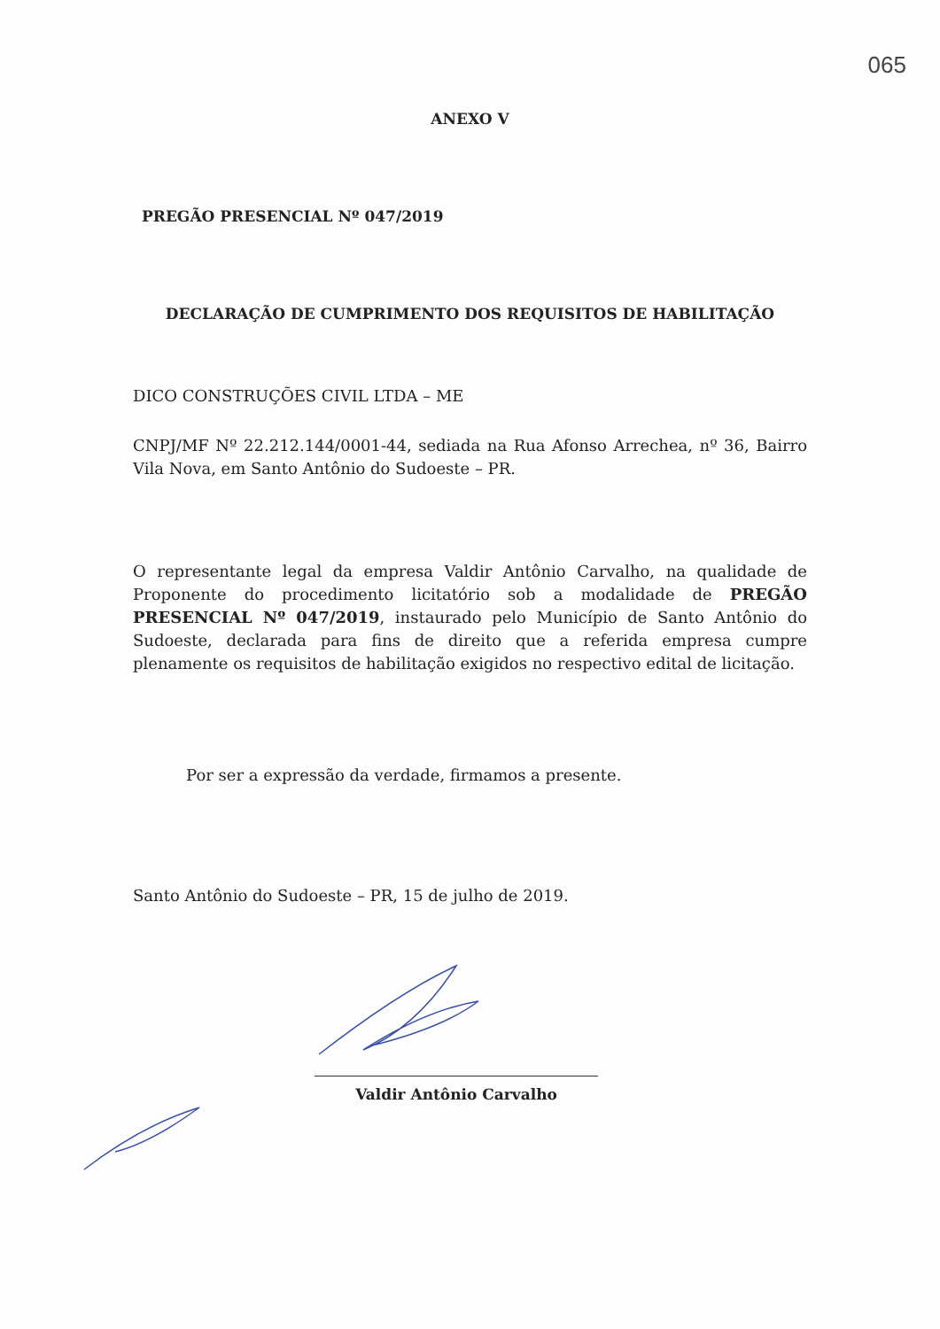065
ANEXO V
PREGÃO PRESENCIAL Nº 047/2019
DECLARAÇÃO DE CUMPRIMENTO DOS REQUISITOS DE HABILITAÇÃO
DICO CONSTRUÇÕES CIVIL LTDA – ME
CNPJ/MF Nº 22.212.144/0001-44, sediada na Rua Afonso Arrechea, nº 36, Bairro Vila Nova, em Santo Antônio do Sudoeste – PR.
O representante legal da empresa Valdir Antônio Carvalho, na qualidade de Proponente do procedimento licitatório sob a modalidade de PREGÃO PRESENCIAL Nº 047/2019, instaurado pelo Município de Santo Antônio do Sudoeste, declarada para fins de direito que a referida empresa cumpre plenamente os requisitos de habilitação exigidos no respectivo edital de licitação.
Por ser a expressão da verdade, firmamos a presente.
Santo Antônio do Sudoeste – PR, 15 de julho de 2019.
Valdir Antônio Carvalho